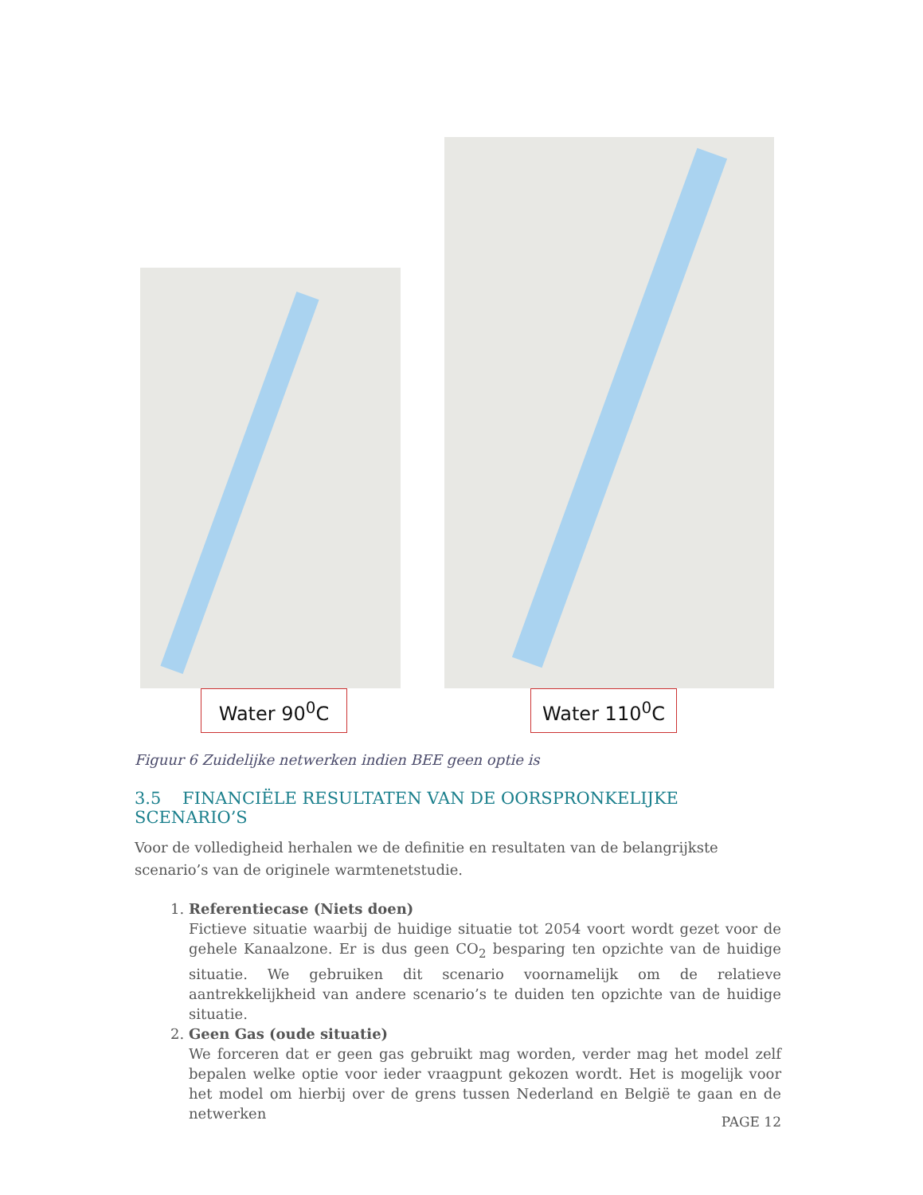Water 90<sup>0</sup>C Water 110<sup>0</sup>C
Figuur 6 Zuidelijke netwerken indien BEE geen optie is
3.5 FINANCIËLE RESULTATEN VAN DE OORSPRONKELIJKE SCENARIO’S
Voor de volledigheid herhalen we de definitie en resultaten van de belangrijkste scenario’s van de originele warmtenetstudie.
1. Referentiecase (Niets doen)
Fictieve situatie waarbij de huidige situatie tot 2054 voort wordt gezet voor de gehele Kanaalzone. Er is dus geen CO<sub>2</sub> besparing ten opzichte van de huidige situatie. We gebruiken dit scenario voornamelijk om de relatieve aantrekkelijkheid van andere scenario’s te duiden ten opzichte van de huidige situatie.
2. Geen Gas (oude situatie)
We forceren dat er geen gas gebruikt mag worden, verder mag het model zelf bepalen welke optie voor ieder vraagpunt gekozen wordt. Het is mogelijk voor het model om hierbij over de grens tussen Nederland en België te gaan en de netwerken
PAGE 12